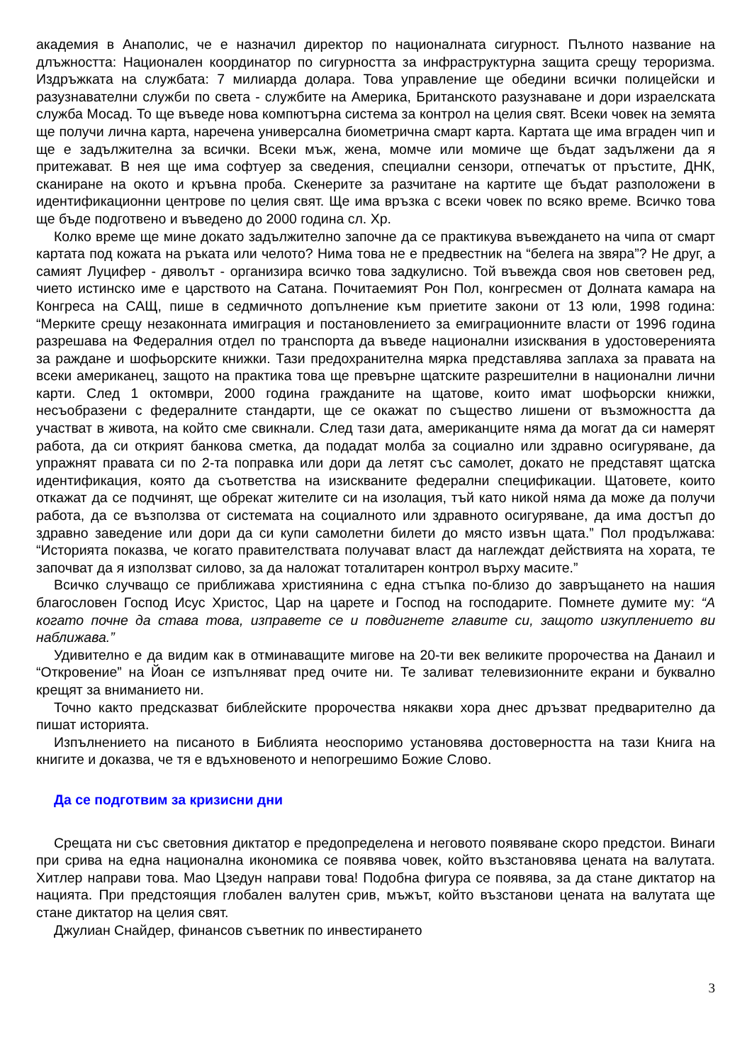академия в Анаполис, че е назначил директор по националната сигурност. Пълното название на длъжността: Национален координатор по сигурността за инфраструктурна защита срещу тероризма. Издръжката на службата: 7 милиарда долара. Това управление ще обедини всички полицейски и разузнавателни служби по света - службите на Америка, Британското разузнаване и дори израелската служба Мосад. То ще въведе нова компютърна система за контрол на целия свят. Всеки човек на земята ще получи лична карта, наречена универсална биометрична смарт карта. Картата ще има вграден чип и ще е задължителна за всички. Всеки мъж, жена, момче или момиче ще бъдат задължени да я притежават. В нея ще има софтуер за сведения, специални сензори, отпечатък от пръстите, ДНК, сканиране на окото и кръвна проба. Скенерите за разчитане на картите ще бъдат разположени в идентификационни центрове по целия свят. Ще има връзка с всеки човек по всяко време. Всичко това ще бъде подготвено и въведено до 2000 година сл. Хр.
Колко време ще мине докато задължително започне да се практикува въвеждането на чипа от смарт картата под кожата на ръката или челото? Нима това не е предвестник на “белега на звяра”? Не друг, а самият Луцифер - дяволът - организира всичко това задкулисно. Той въвежда своя нов световен ред, чието истинско име е царството на Сатана. Почитаемият Рон Пол, конгресмен от Долната камара на Конгреса на САЩ, пише в седмичното допълнение към приетите закони от 13 юли, 1998 година: “Мерките срещу незаконната имиграция и постановлението за емиграционните власти от 1996 година разрешава на Федералния отдел по транспорта да въведе национални изисквания в удостоверенията за раждане и шофьорските книжки. Тази предохранителна мярка представлява заплаха за правата на всеки американец, защото на практика това ще превърне щатските разрешителни в национални лични карти. След 1 октомври, 2000 година гражданите на щатове, които имат шофьорски книжки, несъобразени с федералните стандарти, ще се окажат по същество лишени от възможността да участват в живота, на който сме свикнали. След тази дата, американците няма да могат да си намерят работа, да си открият банкова сметка, да подадат молба за социално или здравно осигуряване, да упражнят правата си по 2-та поправка или дори да летят със самолет, докато не представят щатска идентификация, която да съответства на изискваните федерални спецификации. Щатовете, които откажат да се подчинят, ще обрекат жителите си на изолация, тъй като никой няма да може да получи работа, да се възползва от системата на социалното или здравното осигуряване, да има достъп до здравно заведение или дори да си купи самолетни билети до място извън щата.” Пол продължава: “Историята показва, че когато правителствата получават власт да наглеждат действията на хората, те започват да я използват силово, за да наложат тоталитарен контрол върху масите.”
Всичко случващо се приближава християнина с една стъпка по-близо до завръщането на нашия благословен Господ Исус Христос, Цар на царете и Господ на господарите. Помнете думите му: “А когато почне да става това, изправете се и повдигнете главите си, защото изкуплението ви наближава.”
Удивително е да видим как в отминаващите мигове на 20-ти век великите пророчества на Данаил и “Откровение” на Йоан се изпълняват пред очите ни. Те заливат телевизионните екрани и буквално крещят за вниманието ни.
Точно както предсказват библейските пророчества някакви хора днес дръзват предварително да пишат историята.
Изпълнението на писаното в Библията неоспоримо установява достоверността на тази Книга на книгите и доказва, че тя е вдъхновеното и непогрешимо Божие Слово.
Да се подготвим за кризисни дни
Срещата ни със световния диктатор е предопределена и неговото появяване скоро предстои. Винаги при срива на една национална икономика се появява човек, който възстановява цената на валутата. Хитлер направи това. Мао Цзедун направи това! Подобна фигура се появява, за да стане диктатор на нацията. При предстоящия глобален валутен срив, мъжът, който възстанови цената на валутата ще стане диктатор на целия свят.
Джулиан Снайдер, финансов съветник по инвестирането
3